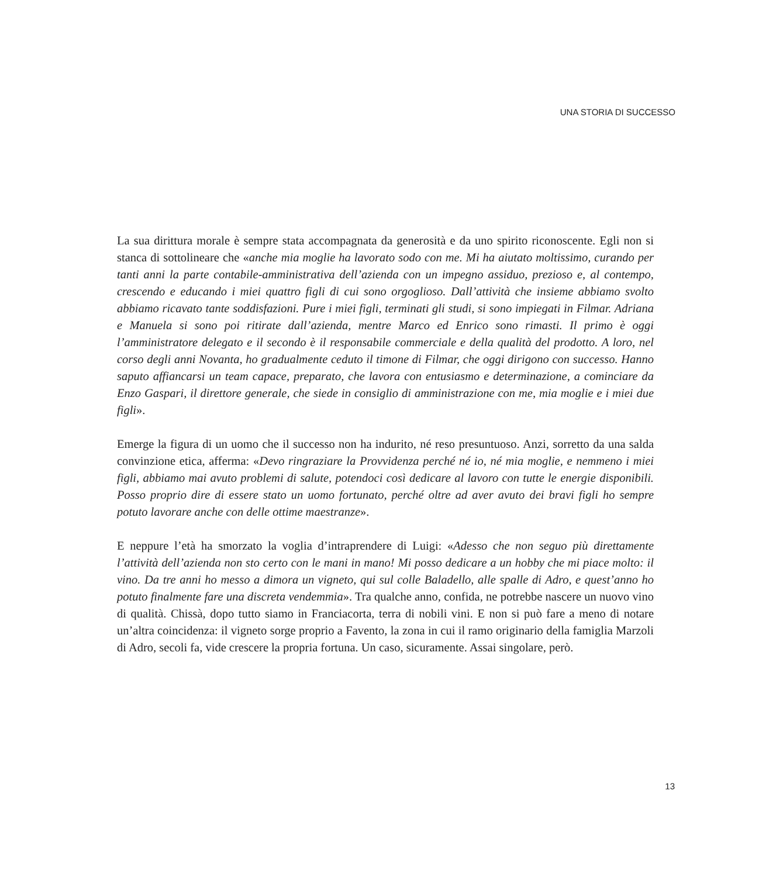UNA STORIA DI SUCCESSO
La sua dirittura morale è sempre stata accompagnata da generosità e da uno spirito riconoscente. Egli non si stanca di sottolineare che «anche mia moglie ha lavorato sodo con me. Mi ha aiutato moltissimo, curando per tanti anni la parte contabile-amministrativa dell’azienda con un impegno assiduo, prezioso e, al contempo, crescendo e educando i miei quattro figli di cui sono orgoglioso. Dall’attività che insieme abbiamo svolto abbiamo ricavato tante soddisfazioni. Pure i miei figli, terminati gli studi, si sono impiegati in Filmar. Adriana e Manuela si sono poi ritirate dall’azienda, mentre Marco ed Enrico sono rimasti. Il primo è oggi l’amministratore delegato e il secondo è il responsabile commerciale e della qualità del prodotto. A loro, nel corso degli anni Novanta, ho gradualmente ceduto il timone di Filmar, che oggi dirigono con successo. Hanno saputo affiancarsi un team capace, preparato, che lavora con entusiasmo e determinazione, a cominciare da Enzo Gaspari, il direttore generale, che siede in consiglio di amministrazione con me, mia moglie e i miei due figli».
Emerge la figura di un uomo che il successo non ha indurito, né reso presuntuoso. Anzi, sorretto da una salda convinzione etica, afferma: «Devo ringraziare la Provvidenza perché né io, né mia moglie, e nemmeno i miei figli, abbiamo mai avuto problemi di salute, potendoci così dedicare al lavoro con tutte le energie disponibili. Posso proprio dire di essere stato un uomo fortunato, perché oltre ad aver avuto dei bravi figli ho sempre potuto lavorare anche con delle ottime maestranze».
E neppure l’età ha smorzato la voglia d’intraprendere di Luigi: «Adesso che non seguo più direttamente l’attività dell’azienda non sto certo con le mani in mano! Mi posso dedicare a un hobby che mi piace molto: il vino. Da tre anni ho messo a dimora un vigneto, qui sul colle Baladello, alle spalle di Adro, e quest’anno ho potuto finalmente fare una discreta vendemmia». Tra qualche anno, confida, ne potrebbe nascere un nuovo vino di qualità. Chissà, dopo tutto siamo in Franciacorta, terra di nobili vini. E non si può fare a meno di notare un’altra coincidenza: il vigneto sorge proprio a Favento, la zona in cui il ramo originario della famiglia Marzoli di Adro, secoli fa, vide crescere la propria fortuna. Un caso, sicuramente. Assai singolare, però.
13